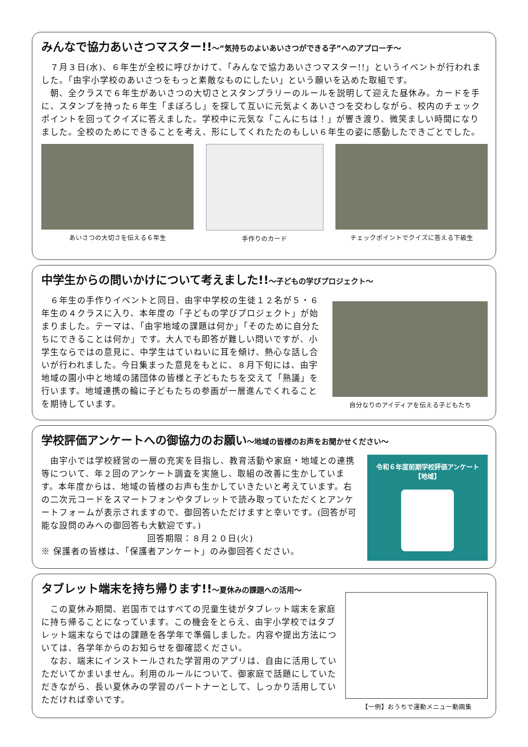みんなで協力あいさつマスター!!～“気持ちのよいあいさつができる子”へのアプローチ～
　７月３日(水)、６年生が全校に呼びかけて、「みんなで協力あいさつマスター!!」というイベントが行われました。「由宇小学校のあいさつをもっと素敵なものにしたい」という願いを込めた取組です。
　朝、全クラスで６年生があいさつの大切さとスタンプラリーのルールを説明して迎えた昼休み。カードを手に、スタンプを持った６年生「まぼろし」を探して互いに元気よくあいさつを交わしながら、校内のチェックポイントを回ってクイズに答えました。学校中に元気な「こんにちは！」が響き渡り、微笑ましい時間になりました。全校のためにできることを考え、形にしてくれたたのもしい６年生の姿に感動したできごとでした。
あいさつの大切さを伝える６年生 手作りのカード チェックポイントでクイズに答える下級生
中学生からの問いかけについて考えました!!～子どもの学びプロジェクト～
　６年生の手作りイベントと同日、由宇中学校の生徒１２名が５・６年生の４クラスに入り、本年度の「子どもの学びプロジェクト」が始まりました。テーマは、「由宇地域の課題は何か」「そのために自分たちにできることは何か」です。大人でも即答が難しい問いですが、小学生ならではの意見に、中学生はていねいに耳を傾け、熱心な話し合いが行われました。今日集まった意見をもとに、８月下旬には、由宇地域の園小中と地域の諸団体の皆様と子どもたちを交えて「熟議」を行います。地域連携の輪に子どもたちの参画が一層進んでくれることを期待しています。
自分なりのアイディアを伝える子どもたち
学校評価アンケートへの御協力のお願い～地域の皆様のお声をお聞かせください～
　由宇小では学校経営の一層の充実を目指し、教育活動や家庭・地域との連携等について、年２回のアンケート調査を実施し、取組の改善に生かしています。本年度からは、地域の皆様のお声も生かしていきたいと考えています。右の二次元コードをスマートフォンやタブレットで読み取っていただくとアンケートフォームが表示されますので、御回答いただけますと幸いです。(回答が可能な設問のみへの御回答も大歓迎です。)
回答期限：８月２０日(火)
※ 保護者の皆様は、「保護者アンケート」のみ御回答ください。
令和６年度前期学校評価アンケート
【地域】
タブレット端末を持ち帰ります!!～夏休みの課題への活用～
　この夏休み期間、岩国市ではすべての児童生徒がタブレット端末を家庭に持ち帰ることになっています。この機会をとらえ、由宇小学校ではタブレット端末ならではの課題を各学年で準備しました。内容や提出方法については、各学年からのお知らせを御確認ください。
　なお、端末にインストールされた学習用のアプリは、自由に活用していただいてかまいません。利用のルールについて、御家庭で話題にしていただきながら、長い夏休みの学習のパートナーとして、しっかり活用していただければ幸いです。
【一例】おうちで運動メニュー動画集